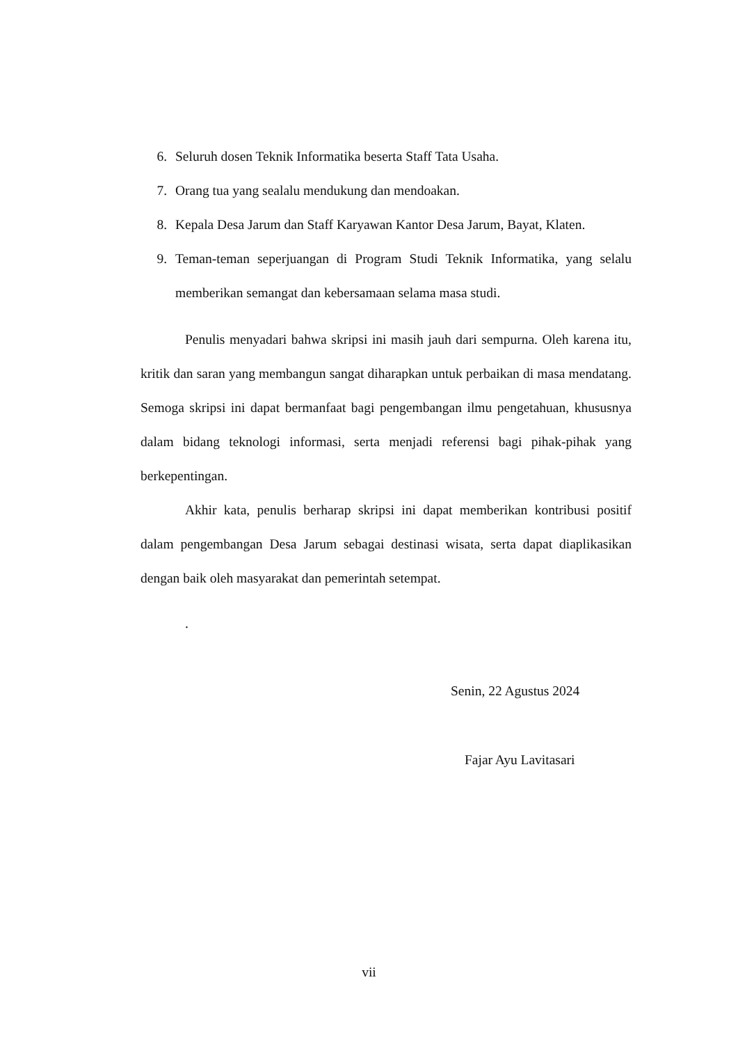6. Seluruh dosen Teknik Informatika beserta Staff Tata Usaha.
7. Orang tua yang sealalu mendukung dan mendoakan.
8. Kepala Desa Jarum dan Staff Karyawan Kantor Desa Jarum, Bayat, Klaten.
9. Teman-teman seperjuangan di Program Studi Teknik Informatika, yang selalu memberikan semangat dan kebersamaan selama masa studi.
Penulis menyadari bahwa skripsi ini masih jauh dari sempurna. Oleh karena itu, kritik dan saran yang membangun sangat diharapkan untuk perbaikan di masa mendatang. Semoga skripsi ini dapat bermanfaat bagi pengembangan ilmu pengetahuan, khususnya dalam bidang teknologi informasi, serta menjadi referensi bagi pihak-pihak yang berkepentingan.
Akhir kata, penulis berharap skripsi ini dapat memberikan kontribusi positif dalam pengembangan Desa Jarum sebagai destinasi wisata, serta dapat diaplikasikan dengan baik oleh masyarakat dan pemerintah setempat.
.
Senin, 22 Agustus 2024
Fajar Ayu Lavitasari
vii